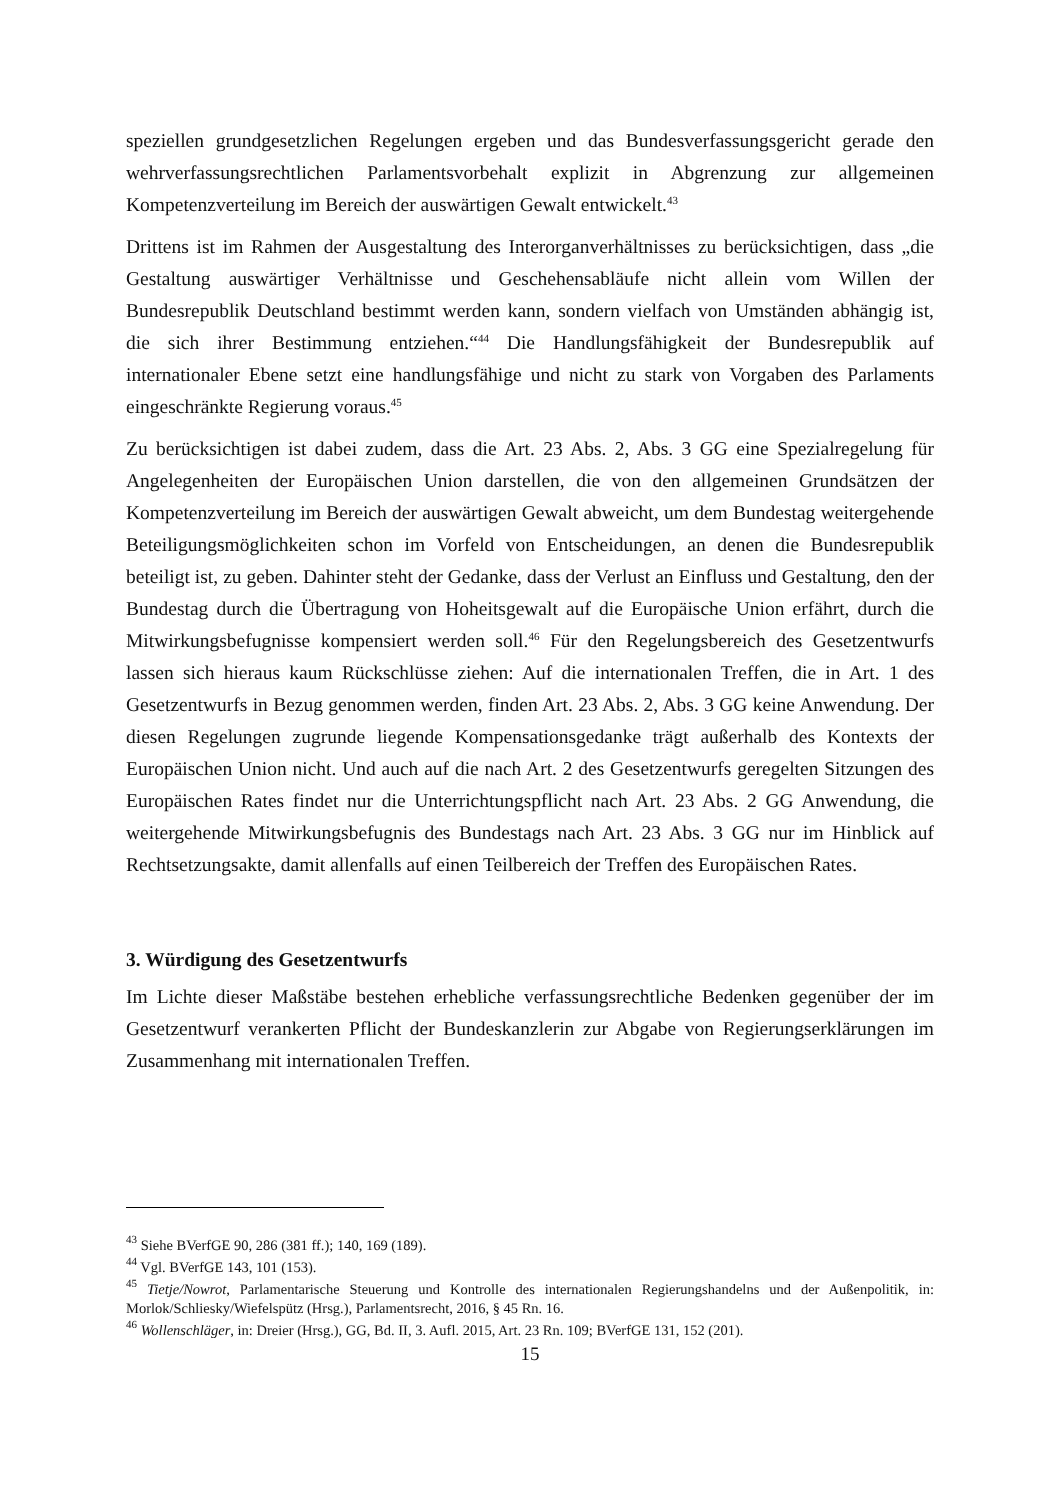speziellen grundgesetzlichen Regelungen ergeben und das Bundesverfassungsgericht gerade den wehrverfassungsrechtlichen Parlamentsvorbehalt explizit in Abgrenzung zur allgemeinen Kompetenzverteilung im Bereich der auswärtigen Gewalt entwickelt.<sup>43</sup>
Drittens ist im Rahmen der Ausgestaltung des Interorganverhältnisses zu berücksichtigen, dass „die Gestaltung auswärtiger Verhältnisse und Geschehensabläufe nicht allein vom Willen der Bundesrepublik Deutschland bestimmt werden kann, sondern vielfach von Umständen abhängig ist, die sich ihrer Bestimmung entziehen.“<sup>44</sup> Die Handlungsfähigkeit der Bundesrepublik auf internationaler Ebene setzt eine handlungsfähige und nicht zu stark von Vorgaben des Parlaments eingeschränkte Regierung voraus.<sup>45</sup>
Zu berücksichtigen ist dabei zudem, dass die Art. 23 Abs. 2, Abs. 3 GG eine Spezialregelung für Angelegenheiten der Europäischen Union darstellen, die von den allgemeinen Grundsätzen der Kompetenzverteilung im Bereich der auswärtigen Gewalt abweicht, um dem Bundestag weitergehende Beteiligungsmöglichkeiten schon im Vorfeld von Entscheidungen, an denen die Bundesrepublik beteiligt ist, zu geben. Dahinter steht der Gedanke, dass der Verlust an Einfluss und Gestaltung, den der Bundestag durch die Übertragung von Hoheitsgewalt auf die Europäische Union erfährt, durch die Mitwirkungsbefugnisse kompensiert werden soll.<sup>46</sup> Für den Regelungsbereich des Gesetzentwurfs lassen sich hieraus kaum Rückschlüsse ziehen: Auf die internationalen Treffen, die in Art. 1 des Gesetzentwurfs in Bezug genommen werden, finden Art. 23 Abs. 2, Abs. 3 GG keine Anwendung. Der diesen Regelungen zugrunde liegende Kompensationsgedanke trägt außerhalb des Kontexts der Europäischen Union nicht. Und auch auf die nach Art. 2 des Gesetzentwurfs geregelten Sitzungen des Europäischen Rates findet nur die Unterrichtungspflicht nach Art. 23 Abs. 2 GG Anwendung, die weitergehende Mitwirkungsbefugnis des Bundestags nach Art. 23 Abs. 3 GG nur im Hinblick auf Rechtsetzungsakte, damit allenfalls auf einen Teilbereich der Treffen des Europäischen Rates.
3. Würdigung des Gesetzentwurfs
Im Lichte dieser Maßstäbe bestehen erhebliche verfassungsrechtliche Bedenken gegenüber der im Gesetzentwurf verankerten Pflicht der Bundeskanzlerin zur Abgabe von Regierungserklärungen im Zusammenhang mit internationalen Treffen.
<sup>43</sup> Siehe BVerfGE 90, 286 (381 ff.); 140, 169 (189).
<sup>44</sup> Vgl. BVerfGE 143, 101 (153).
<sup>45</sup> Tietje/Nowrot, Parlamentarische Steuerung und Kontrolle des internationalen Regierungshandelns und der Außenpolitik, in: Morlok/Schliesky/Wiefelspütz (Hrsg.), Parlamentsrecht, 2016, § 45 Rn. 16.
<sup>46</sup> Wollenschläger, in: Dreier (Hrsg.), GG, Bd. II, 3. Aufl. 2015, Art. 23 Rn. 109; BVerfGE 131, 152 (201).
15